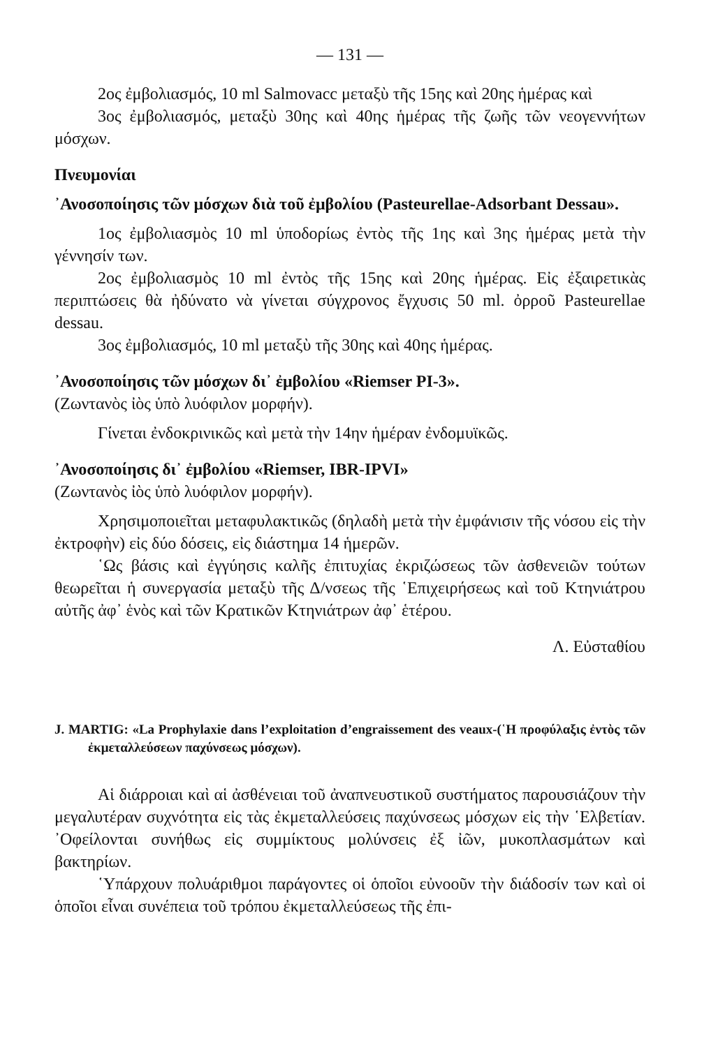— 131 —
2ος ἐμβολιασμός, 10 ml Salmovacc μεταξὺ τῆς 15ης καὶ 20ης ἡμέρας καὶ
3ος ἐμβολιασμός, μεταξὺ 30ης καὶ 40ης ἡμέρας τῆς ζωῆς τῶν νεογεννήτων μόσχων.
Πνευμονίαι
᾿Ανοσοποίησις τῶν μόσχων διὰ τοῦ ἐμβολίου (Pasteurellae-Adsorbant Dessau».
1ος ἐμβολιασμὸς 10 ml ὑποδορίως ἐντὸς τῆς 1ης καὶ 3ης ἡμέρας μετὰ τὴν γέννησίν των.
2ος ἐμβολιασμὸς 10 ml ἐντὸς τῆς 15ης καὶ 20ης ἡμέρας. Εἰς ἐξαιρετικὰς περιπτώσεις θὰ ἠδύνατο νὰ γίνεται σύγχρονος ἔγχυσις 50 ml. ὀρροῦ Pasteurellae dessau.
3ος ἐμβολιασμός, 10 ml μεταξὺ τῆς 30ης καὶ 40ης ἡμέρας.
᾿Ανοσοποίησις τῶν μόσχων δι᾿ ἐμβολίου «Riemser PI-3».
(Ζωντανὸς ἰὸς ὑπὸ λυόφιλον μορφήν).
Γίνεται ἐνδοκρινικῶς καὶ μετὰ τὴν 14ην ἡμέραν ἐνδομυϊκῶς.
᾿Ανοσοποίησις δι᾿ ἐμβολίου «Riemser, IBR-IPVI»
(Ζωντανὸς ἰὸς ὑπὸ λυόφιλον μορφήν).
Χρησιμοποιεῖται μεταφυλακτικῶς (δηλαδὴ μετὰ τὴν ἐμφάνισιν τῆς νόσου εἰς τὴν ἐκτροφὴν) εἰς δύο δόσεις, εἰς διάστημα 14 ἡμερῶν.
῾Ως βάσις καὶ ἐγγύησις καλῆς ἐπιτυχίας ἐκριζώσεως τῶν ἀσθενειῶν τούτων θεωρεῖται ἡ συνεργασία μεταξὺ τῆς Δ/νσεως τῆς ῾Επιχειρήσεως καὶ τοῦ Κτηνιάτρου αὐτῆς ἀφ᾿ ἑνὸς καὶ τῶν Κρατικῶν Κτηνιάτρων ἀφ᾿ ἑτέρου.
Λ. Εὐσταθίου
J. MARTIG: «La Prophylaxie dans l’exploitation d’engraissement des veaux-(῾Η προφύλαξις ἐντὸς τῶν ἐκμεταλλεύσεων παχύνσεως μόσχων).
Αἱ διάρροιαι καὶ αἱ ἀσθένειαι τοῦ ἀναπνευστικοῦ συστήματος παρουσιάζουν τὴν μεγαλυτέραν συχνότητα εἰς τὰς ἐκμεταλλεύσεις παχύνσεως μόσχων εἰς τὴν ῾Ελβετίαν. ᾿Οφείλονται συνήθως εἰς συμμίκτους μολύνσεις ἐξ ἰῶν, μυκοπλασμάτων καὶ βακτηρίων.
῾Υπάρχουν πολυάριθμοι παράγοντες οἱ ὁποῖοι εὐνοοῦν τὴν διάδοσίν των καὶ οἱ ὁποῖοι εἶναι συνέπεια τοῦ τρόπου ἐκμεταλλεύσεως τῆς ἐπι-